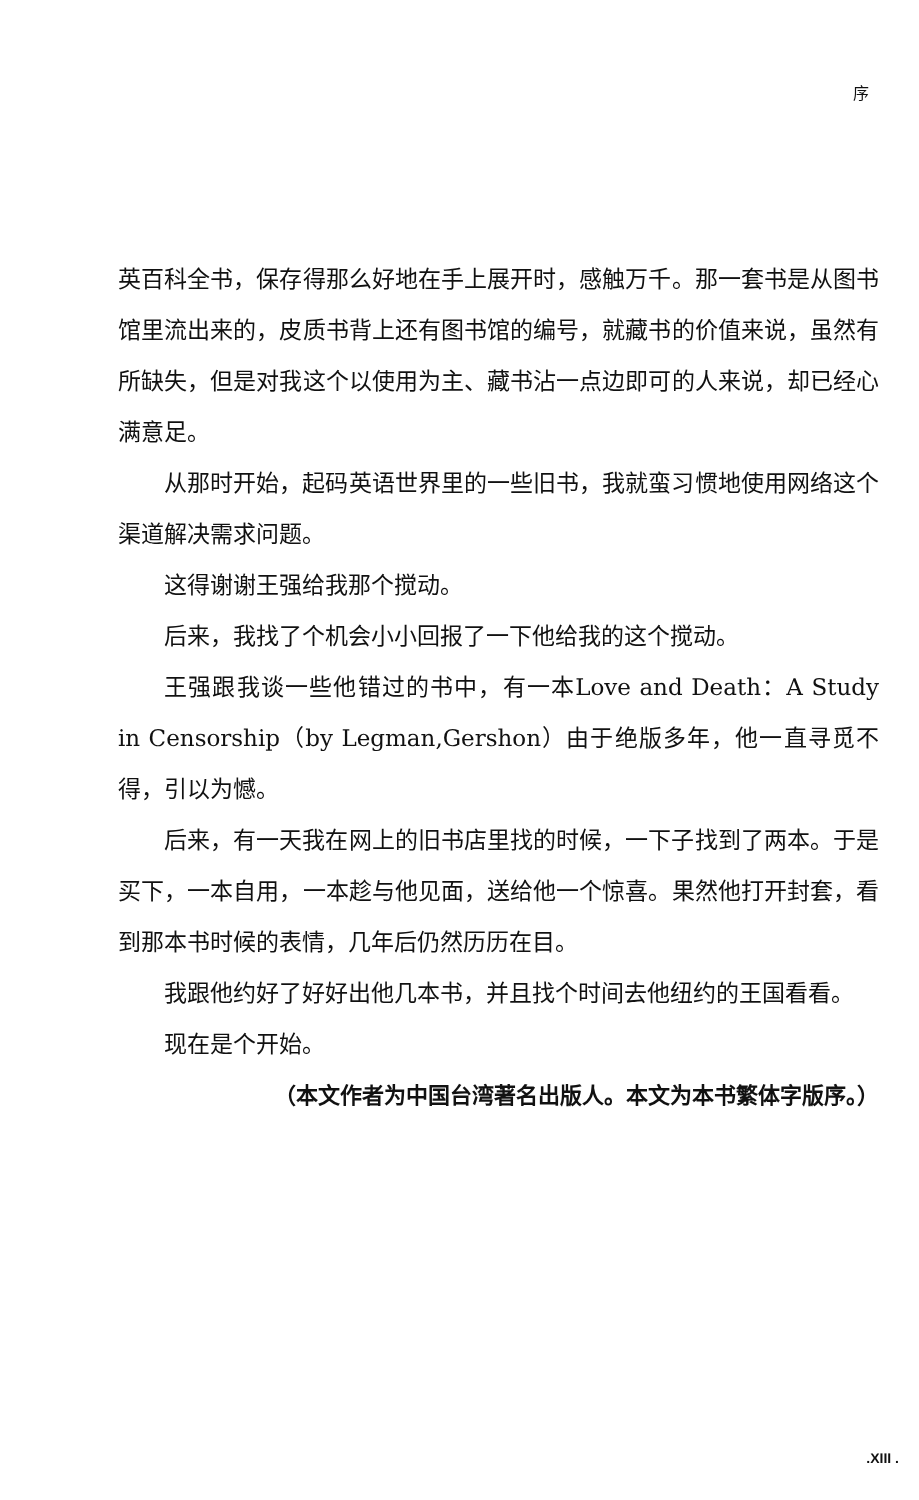序
英百科全书，保存得那么好地在手上展开时，感触万千。那一套书是从图书馆里流出来的，皮质书背上还有图书馆的编号，就藏书的价值来说，虽然有所缺失，但是对我这个以使用为主、藏书沾一点边即可的人来说，却已经心满意足。
从那时开始，起码英语世界里的一些旧书，我就蛮习惯地使用网络这个渠道解决需求问题。
这得谢谢王强给我那个搅动。
后来，我找了个机会小小回报了一下他给我的这个搅动。
王强跟我谈一些他错过的书中，有一本Love and Death：A Study in Censorship（by Legman,Gershon）由于绝版多年，他一直寻觅不得，引以为憾。
后来，有一天我在网上的旧书店里找的时候，一下子找到了两本。于是买下，一本自用，一本趁与他见面，送给他一个惊喜。果然他打开封套，看到那本书时候的表情，几年后仍然历历在目。
我跟他约好了好好出他几本书，并且找个时间去他纽约的王国看看。
现在是个开始。
（本文作者为中国台湾著名出版人。本文为本书繁体字版序。）
.XIII .